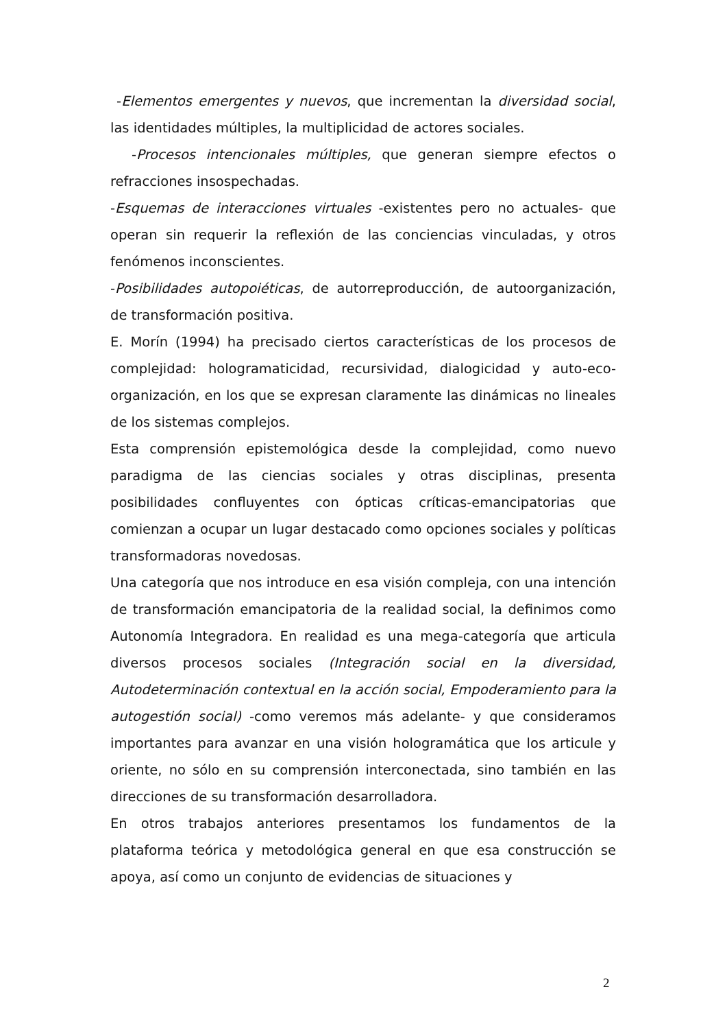-Elementos emergentes y nuevos, que incrementan la diversidad social, las identidades múltiples, la multiplicidad de actores sociales.
-Procesos intencionales múltiples, que generan siempre efectos o refracciones insospechadas.
-Esquemas de interacciones virtuales -existentes pero no actuales- que operan sin requerir la reflexión de las conciencias vinculadas, y otros fenómenos inconscientes.
-Posibilidades autopoiéticas, de autorreproducción, de autoorganización, de transformación positiva.
E. Morín (1994) ha precisado ciertos características de los procesos de complejidad: hologramaticidad, recursividad, dialogicidad y auto-eco-organización, en los que se expresan claramente las dinámicas no lineales de los sistemas complejos.
Esta comprensión epistemológica desde la complejidad, como nuevo paradigma de las ciencias sociales y otras disciplinas, presenta posibilidades confluyentes con ópticas críticas-emancipatorias que comienzan a ocupar un lugar destacado como opciones sociales y políticas transformadoras novedosas.
Una categoría que nos introduce en esa visión compleja, con una intención de transformación emancipatoria de la realidad social, la definimos como Autonomía Integradora. En realidad es una mega-categoría que articula diversos procesos sociales (Integración social en la diversidad, Autodeterminación contextual en la acción social, Empoderamiento para la autogestión social) -como veremos más adelante- y que consideramos importantes para avanzar en una visión hologramática que los articule y oriente, no sólo en su comprensión interconectada, sino también en las direcciones de su transformación desarrolladora.
En otros trabajos anteriores presentamos los fundamentos de la plataforma teórica y metodológica general en que esa construcción se apoya, así como un conjunto de evidencias de situaciones y
2